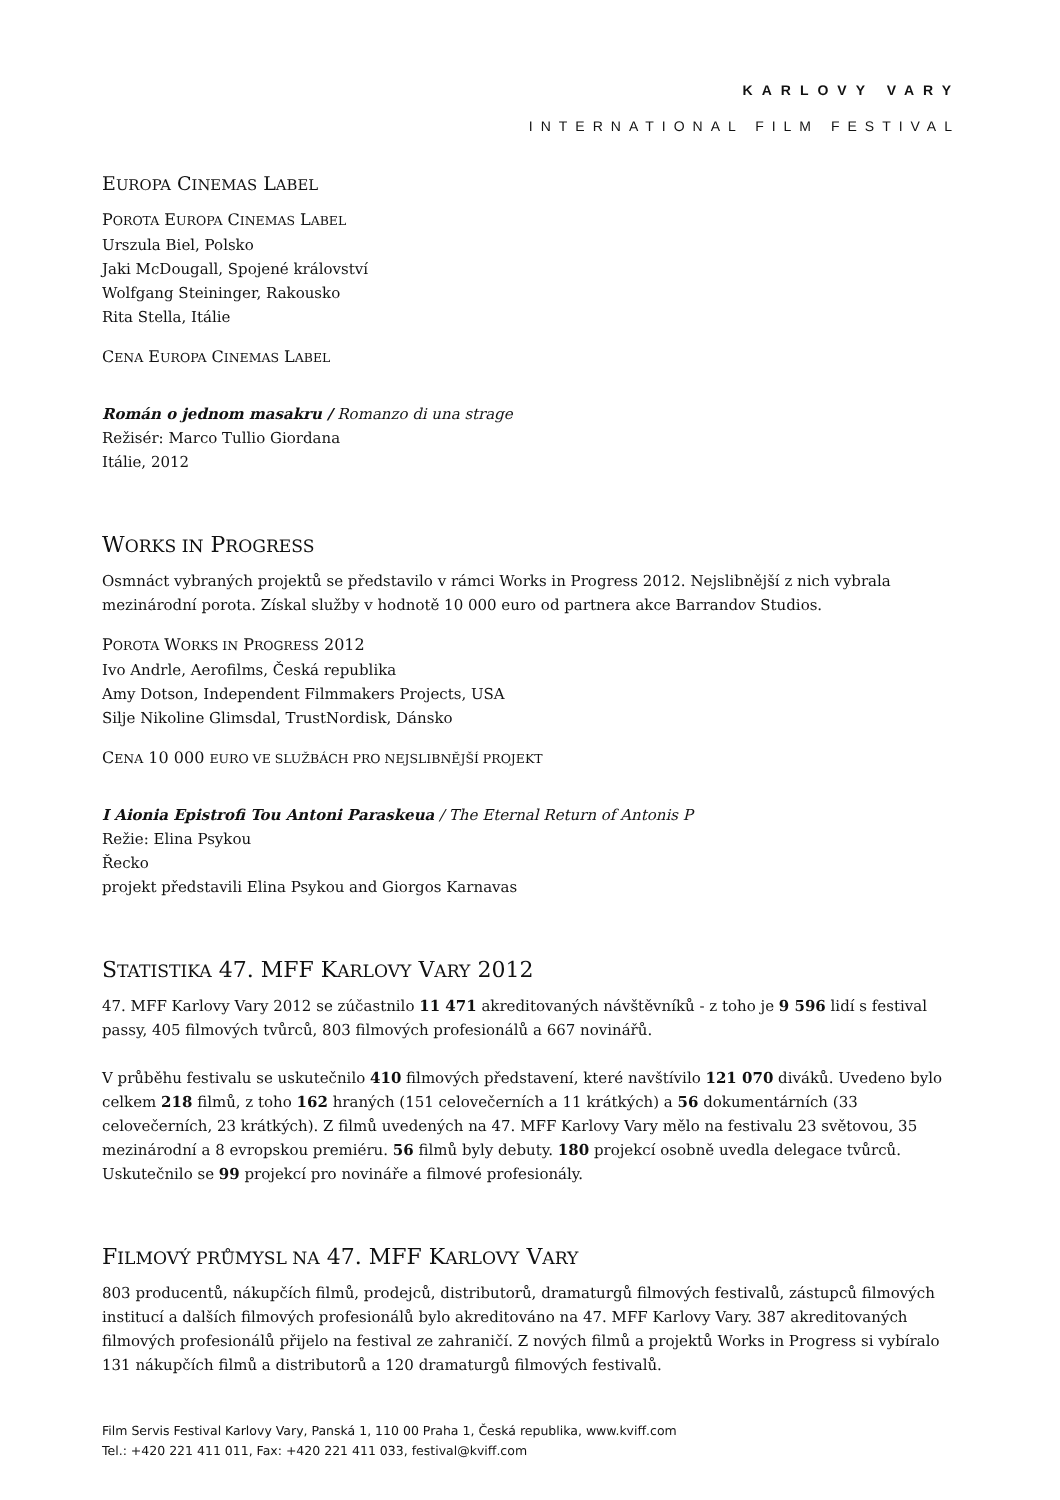KARLOVY VARY
INTERNATIONAL FILM FESTIVAL
EUROPA CINEMAS LABEL
POROTA EUROPA CINEMAS LABEL
Urszula Biel, Polsko
Jaki McDougall, Spojené království
Wolfgang Steininger, Rakousko
Rita Stella, Itálie
CENA EUROPA CINEMAS LABEL
Román o jednom masakru / Romanzo di una strage
Režisér: Marco Tullio Giordana
Itálie, 2012
WORKS IN PROGRESS
Osmnáct vybraných projektů se představilo v rámci Works in Progress 2012. Nejslibnější z nich vybrala mezinárodní porota. Získal služby v hodnotě 10 000 euro od partnera akce Barrandov Studios.
POROTA WORKS IN PROGRESS 2012
Ivo Andrle, Aerofilms, Česká republika
Amy Dotson, Independent Filmmakers Projects, USA
Silje Nikoline Glimsdal, TrustNordisk, Dánsko
CENA 10 000 EURO VE SLUŽBÁCH PRO NEJSLIBNĚJŠÍ PROJEKT
I Aionia Epistrofi Tou Antoni Paraskeua / The Eternal Return of Antonis P
Režie: Elina Psykou
Řecko
projekt představili Elina Psykou and Giorgos Karnavas
STATISTIKA 47. MFF KARLOVY VARY 2012
47. MFF Karlovy Vary 2012 se zúčastnilo 11 471 akreditovaných návštěvníků - z toho je 9 596 lidí s festival passy, 405 filmových tvůrců, 803 filmových profesionálů a 667 novinářů.
V průběhu festivalu se uskutečnilo 410 filmových představení, které navštívilo 121 070 diváků. Uvedeno bylo celkem 218 filmů, z toho 162 hraných (151 celovečerních a 11 krátkých) a 56 dokumentárních (33 celovečerních, 23 krátkých). Z filmů uvedených na 47. MFF Karlovy Vary mělo na festivalu 23 světovou, 35 mezinárodní a 8 evropskou premiéru. 56 filmů byly debuty. 180 projekcí osobně uvedla delegace tvůrců. Uskutečnilo se 99 projekcí pro novináře a filmové profesionály.
FILMOVÝ PRŮMYSL NA 47. MFF KARLOVY VARY
803 producentů, nákupčích filmů, prodejců, distributorů, dramaturgů filmových festivalů, zástupců filmových institucí a dalších filmových profesionálů bylo akreditováno na 47. MFF Karlovy Vary. 387 akreditovaných filmových profesionálů přijelo na festival ze zahraničí. Z nových filmů a projektů Works in Progress si vybíralo 131 nákupčích filmů a distributorů a 120 dramaturgů filmových festivalů.
Film Servis Festival Karlovy Vary, Panská 1, 110 00 Praha 1, Česká republika, www.kviff.com
Tel.: +420 221 411 011, Fax: +420 221 411 033, festival@kviff.com